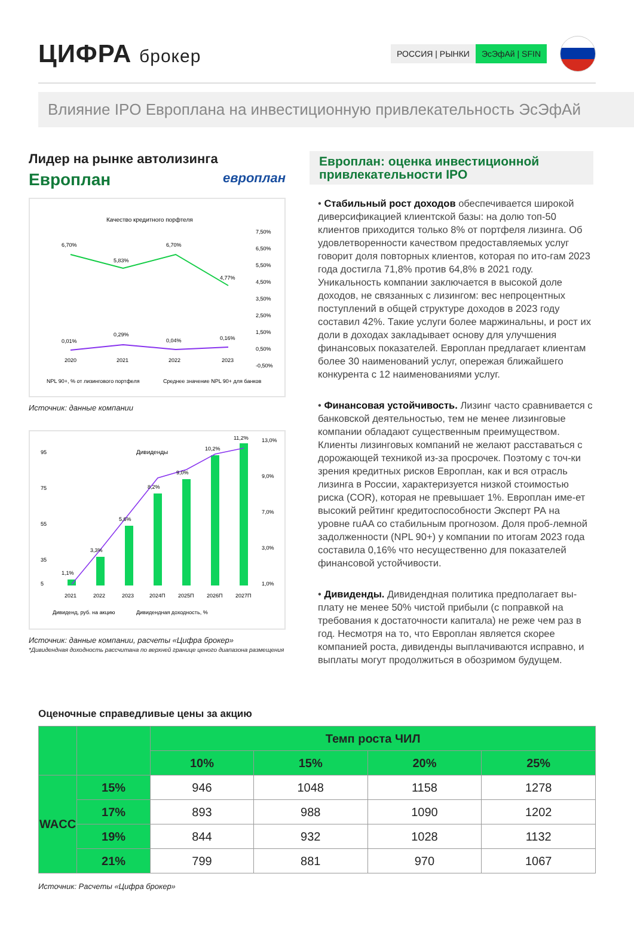ЦИФРА брокер
РОССИЯ | РЫНКИ ЭсЭфАй | SFIN
Влияние IPO Европлана на инвестиционную привлекательность ЭсЭфАй
Лидер на рынке автолизинга
Европлан европлан
Качество кредитного порфтеля
6,70%
5,83%
6,70%
4,77%
0,01%
0,29%
0,04%
0,16%
2020
2021
2022
2023
7,50%
6,50%
5,50%
4,50%
3,50%
2,50%
1,50%
0,50%
-0,50%
NPL 90+, % от лизингового портфеля
Среднее значение NPL 90+ для банков
Источник: данные компании
Дивиденды
1,1%
3,3%
5,6%
8,2%
9,0%
10,2%
11,2%
95
75
55
35
5
13,0%
9,0%
7,0%
3,0%
1,0%
2021
2022
2023
2024П
2025П
2026П
2027П
Дивиденд, руб. на акцию
Дивидендная доходность, %
Источник: данные компании, расчеты «Цифра брокер»
*Дивидендная доходность рассчитана по верхней границе ценого диапазона размещения
Европлан: оценка инвестиционной привлекательности IPO
• Стабильный рост доходов обеспечивается широкой диверсификацией клиентской базы: на долю топ-50 клиентов приходится только 8% от портфеля лизинга. Об удовлетворенности качеством предоставляемых услуг говорит доля повторных клиентов, которая по ито-гам 2023 года достигла 71,8% против 64,8% в 2021 году. Уникальность компании заключается в высокой доле доходов, не связанных с лизингом: вес непроцентных поступлений в общей структуре доходов в 2023 году составил 42%. Такие услуги более маржинальны, и рост их доли в доходах закладывает основу для улучшения финансовых показателей. Европлан предлагает клиентам более 30 наименований услуг, опережая ближайшего конкурента с 12 наименованиями услуг.
• Финансовая устойчивость. Лизинг часто сравнивается с банковской деятельностью, тем не менее лизинговые компании обладают существенным преимуществом. Клиенты лизинговых компаний не желают расставаться с дорожающей техникой из-за просрочек. Поэтому с точ-ки зрения кредитных рисков Европлан, как и вся отрасль лизинга в России, характеризуется низкой стоимостью риска (COR), которая не превышает 1%. Европлан име-ет высокий рейтинг кредитоспособности Эксперт РА на уровне ruAA со стабильным прогнозом. Доля проб-лемной задолженности (NPL 90+) у компании по итогам 2023 года составила 0,16% что несущественно для показателей финансовой устойчивости.
• Дивиденды. Дивидендная политика предполагает вы-плату не менее 50% чистой прибыли (с поправкой на требования к достаточности капитала) не реже чем раз в год. Несмотря на то, что Европлан является скорее компанией роста, дивиденды выплачиваются исправно, и выплаты могут продолжиться в обозримом будущем.
Оценочные справедливые цены за акцию
| | | Темп роста ЧИЛ | | | |
| --- | --- | --- | --- | --- | --- |
| | | 10% | 15% | 20% | 25% |
| WACC | 15% | 946 | 1048 | 1158 | 1278 |
| | 17% | 893 | 988 | 1090 | 1202 |
| | 19% | 844 | 932 | 1028 | 1132 |
| | 21% | 799 | 881 | 970 | 1067 |
Источник: Расчеты «Цифра брокер»